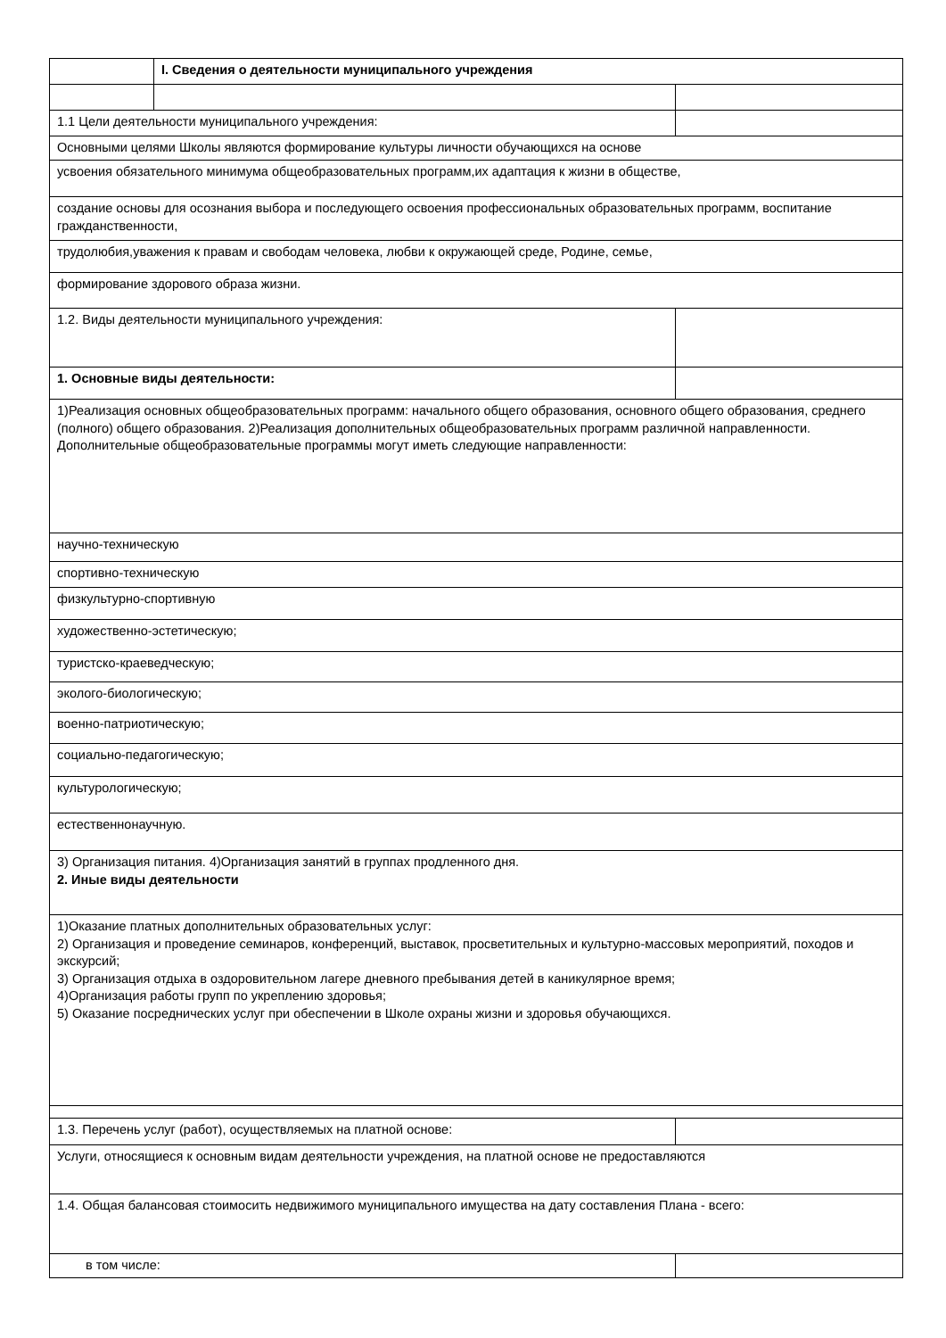| | I. Сведения о деятельности муниципального учреждения | |
| 1.1 Цели деятельности муниципального учреждения: | | |
| Основными целями Школы являются формирование культуры личности обучающихся на основе | | |
| усвоения обязательного минимума общеобразовательных программ,их адаптация к жизни в обществе, | | |
| создание основы для осознания выбора и последующего освоения профессиональных образовательных программ, воспитание гражданственности, | | |
| трудолюбия,уважения к правам и свободам человека, любви к окружающей среде, Родине, семье, | | |
| формирование здорового образа жизни. | | |
| 1.2. Виды деятельности муниципального учреждения: | | |
| 1. Основные виды деятельности: | | |
| 1)Реализация основных общеобразовательных программ: начального общего образования, основного общего образования, среднего (полного) общего образования. 2)Реализация дополнительных общеобразовательных программ различной направленности. Дополнительные общеобразовательные программы могут иметь следующие направленности: | | |
| научно-техническую | | |
| спортивно-техническую | | |
| физкультурно-спортивную | | |
| художественно-эстетическую; | | |
| туристско-краеведческую; | | |
| эколого-биологическую; | | |
| военно-патриотическую; | | |
| социально-педагогическую; | | |
| культурологическую; | | |
| естественнонаучную. | | |
| 3) Организация питания. 4)Организация занятий в группах продленного дня. 2. Иные виды деятельности | | |
| 1)Оказание платных дополнительных образовательных услуг: 2) Организация и проведение семинаров, конференций, выставок, просветительных и культурно-массовых мероприятий, походов и экскурсий; 3) Организация отдыха в оздоровительном лагере дневного пребывания детей в каникулярное время; 4)Организация работы групп по укреплению здоровья; 5) Оказание посреднических услуг при обеспечении в Школе охраны жизни и здоровья обучающихся. | | |
| 1.3. Перечень услуг (работ), осуществляемых на платной основе: | | |
| Услуги, относящиеся к основным видам деятельности учреждения, на платной основе не предоставляются | | |
| 1.4. Общая балансовая стоимосить недвижимого муниципального имущества на дату составления Плана - всего: | | |
| в том числе: | | |